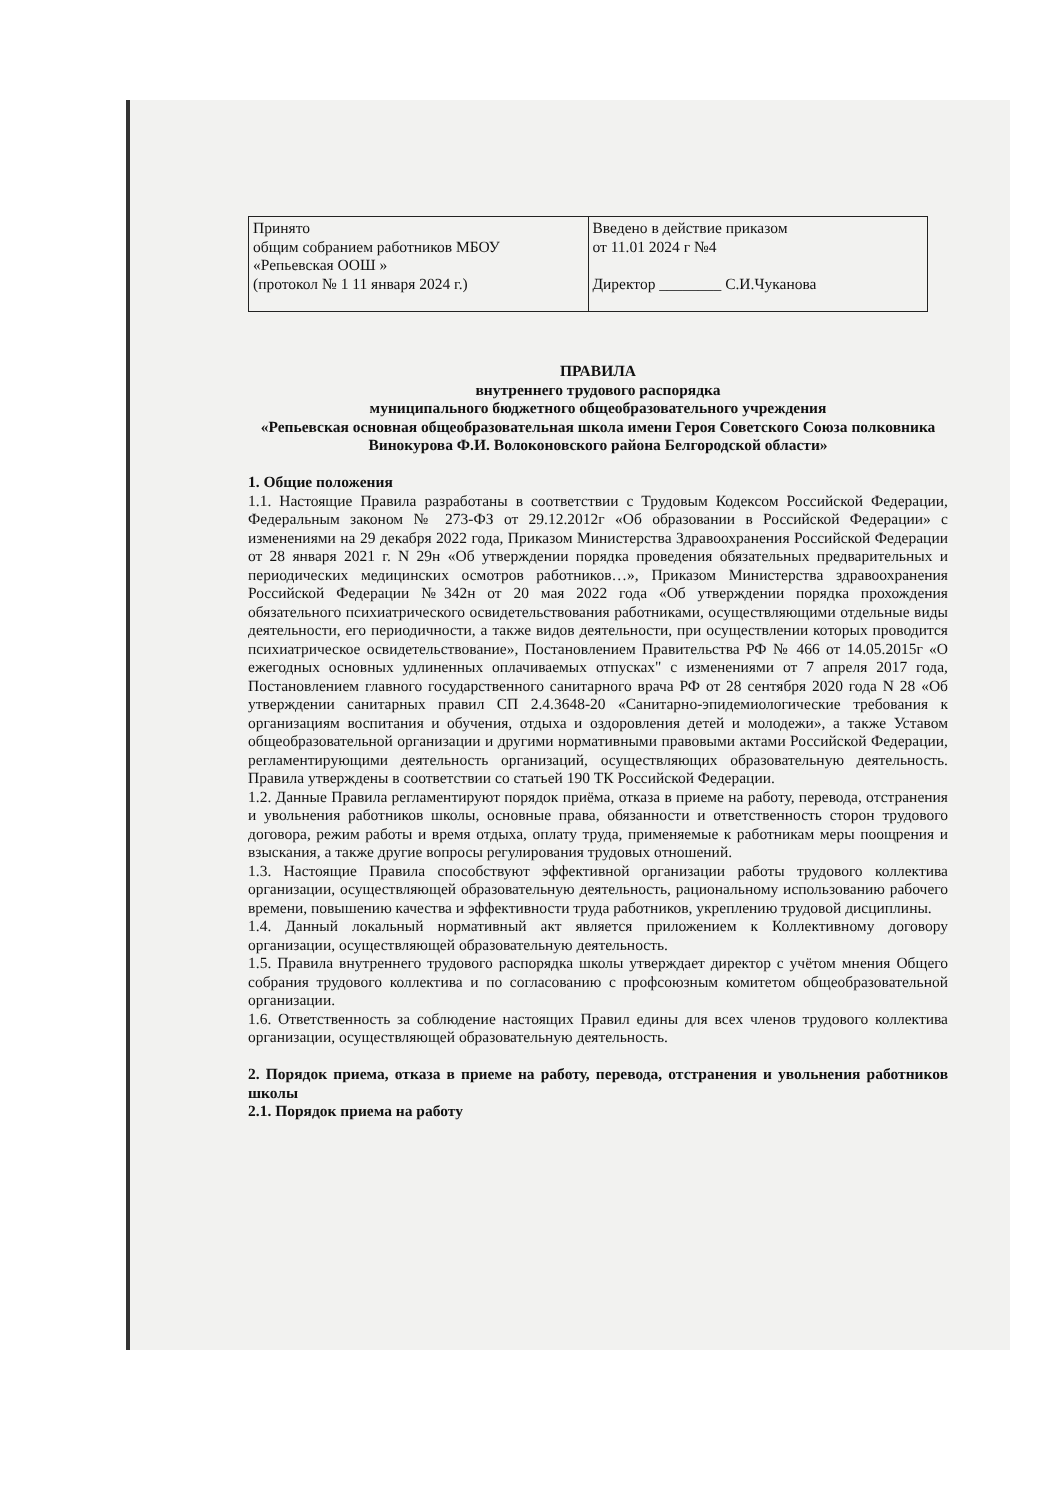| Принято общим собранием работников МБОУ «Репьевская ООШ » (протокол № 1 11 января 2024 г.) | Введено в действие приказом от 11.01 2024 г №4 Директор ________ С.И.Чуканова |
ПРАВИЛА
внутреннего трудового распорядка
муниципального бюджетного общеобразовательного учреждения
«Репьевская основная общеобразовательная школа имени Героя Советского Союза полковника Винокурова Ф.И. Волоконовского района Белгородской области»
1. Общие положения
1.1. Настоящие Правила разработаны в соответствии с Трудовым Кодексом Российской Федерации, Федеральным законом № 273-ФЗ от 29.12.2012г «Об образовании в Российской Федерации» с изменениями на 29 декабря 2022 года, Приказом Министерства Здравоохранения Российской Федерации от 28 января 2021 г. N 29н «Об утверждении порядка проведения обязательных предварительных и периодических медицинских осмотров работников…», Приказом Министерства здравоохранения Российской Федерации №342н от 20 мая 2022 года «Об утверждении порядка прохождения обязательного психиатрического освидетельствования работниками, осуществляющими отдельные виды деятельности, его периодичности, а также видов деятельности, при осуществлении которых проводится психиатрическое освидетельствование», Постановлением Правительства РФ № 466 от 14.05.2015г «О ежегодных основных удлиненных оплачиваемых отпусках" с изменениями от 7 апреля 2017 года, Постановлением главного государственного санитарного врача РФ от 28 сентября 2020 года N 28 «Об утверждении санитарных правил СП 2.4.3648-20 «Санитарно-эпидемиологические требования к организациям воспитания и обучения, отдыха и оздоровления детей и молодежи», а также Уставом общеобразовательной организации и другими нормативными правовыми актами Российской Федерации, регламентирующими деятельность организаций, осуществляющих образовательную деятельность. Правила утверждены в соответствии со статьей 190 ТК Российской Федерации.
1.2. Данные Правила регламентируют порядок приёма, отказа в приеме на работу, перевода, отстранения и увольнения работников школы, основные права, обязанности и ответственность сторон трудового договора, режим работы и время отдыха, оплату труда, применяемые к работникам меры поощрения и взыскания, а также другие вопросы регулирования трудовых отношений.
1.3. Настоящие Правила способствуют эффективной организации работы трудового коллектива организации, осуществляющей образовательную деятельность, рациональному использованию рабочего времени, повышению качества и эффективности труда работников, укреплению трудовой дисциплины.
1.4. Данный локальный нормативный акт является приложением к Коллективному договору организации, осуществляющей образовательную деятельность.
1.5. Правила внутреннего трудового распорядка школы утверждает директор с учётом мнения Общего собрания трудового коллектива и по согласованию с профсоюзным комитетом общеобразовательной организации.
1.6. Ответственность за соблюдение настоящих Правил едины для всех членов трудового коллектива организации, осуществляющей образовательную деятельность.
2. Порядок приема, отказа в приеме на работу, перевода, отстранения и увольнения работников школы
2.1. Порядок приема на работу